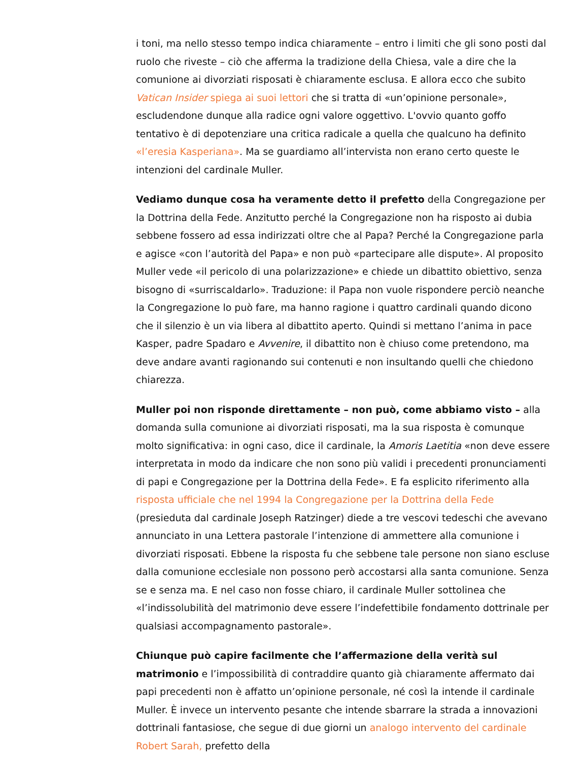i toni, ma nello stesso tempo indica chiaramente – entro i limiti che gli sono posti dal ruolo che riveste – ciò che afferma la tradizione della Chiesa, vale a dire che la comunione ai divorziati risposati è chiaramente esclusa. E allora ecco che subito Vatican Insider spiega ai suoi lettori che si tratta di «un’opinione personale», escludendone dunque alla radice ogni valore oggettivo. L'ovvio quanto goffo tentativo è di depotenziare una critica radicale a quella che qualcuno ha definito «l’eresia Kasperiana». Ma se guardiamo all’intervista non erano certo queste le intenzioni del cardinale Muller.
Vediamo dunque cosa ha veramente detto il prefetto della Congregazione per la Dottrina della Fede. Anzitutto perché la Congregazione non ha risposto ai dubia sebbene fossero ad essa indirizzati oltre che al Papa? Perché la Congregazione parla e agisce «con l’autorità del Papa» e non può «partecipare alle dispute». Al proposito Muller vede «il pericolo di una polarizzazione» e chiede un dibattito obiettivo, senza bisogno di «surriscaldarlo». Traduzione: il Papa non vuole rispondere perciò neanche la Congregazione lo può fare, ma hanno ragione i quattro cardinali quando dicono che il silenzio è un via libera al dibattito aperto. Quindi si mettano l’anima in pace Kasper, padre Spadaro e Avvenire, il dibattito non è chiuso come pretendono, ma deve andare avanti ragionando sui contenuti e non insultando quelli che chiedono chiarezza.
Muller poi non risponde direttamente – non può, come abbiamo visto – alla domanda sulla comunione ai divorziati risposati, ma la sua risposta è comunque molto significativa: in ogni caso, dice il cardinale, la Amoris Laetitia «non deve essere interpretata in modo da indicare che non sono più validi i precedenti pronunciamenti di papi e Congregazione per la Dottrina della Fede». E fa esplicito riferimento alla risposta ufficiale che nel 1994 la Congregazione per la Dottrina della Fede (presieduta dal cardinale Joseph Ratzinger) diede a tre vescovi tedeschi che avevano annunciato in una Lettera pastorale l’intenzione di ammettere alla comunione i divorziati risposati. Ebbene la risposta fu che sebbene tale persone non siano escluse dalla comunione ecclesiale non possono però accostarsi alla santa comunione. Senza se e senza ma. E nel caso non fosse chiaro, il cardinale Muller sottolinea che «l’indissolubilità del matrimonio deve essere l’indefettibile fondamento dottrinale per qualsiasi accompagnamento pastorale».
Chiunque può capire facilmente che l’affermazione della verità sul matrimonio e l’impossibilità di contraddire quanto già chiaramente affermato dai papi precedenti non è affatto un’opinione personale, né così la intende il cardinale Muller. È invece un intervento pesante che intende sbarrare la strada a innovazioni dottrinali fantasiose, che segue di due giorni un analogo intervento del cardinale Robert Sarah, prefetto della